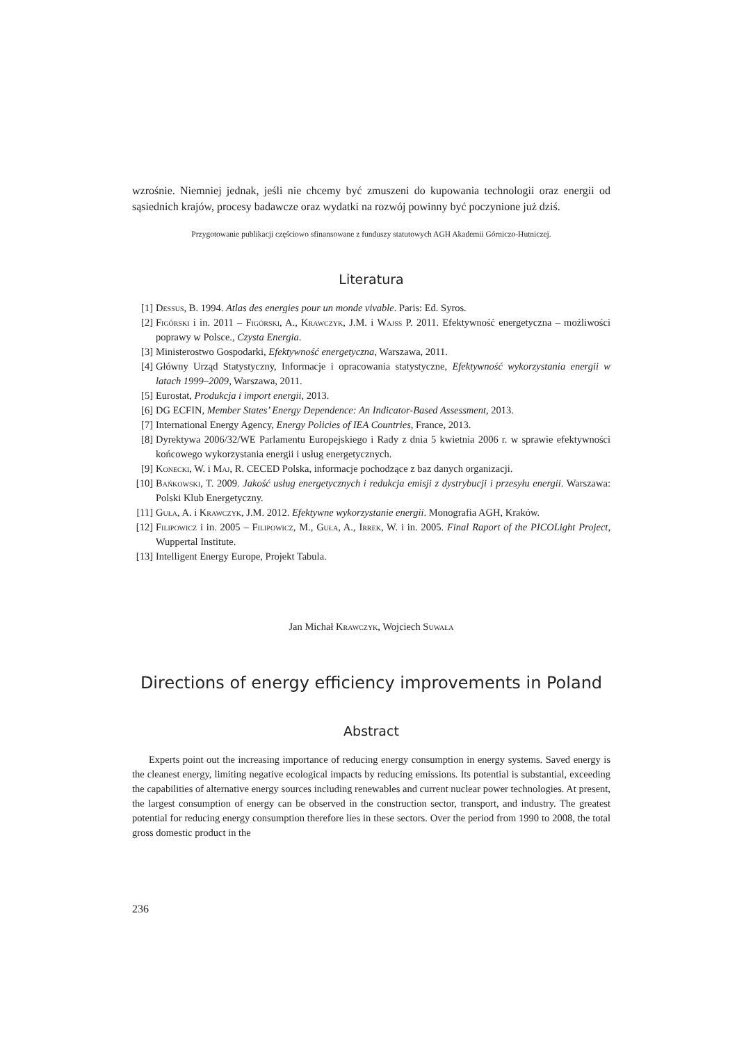wzrośnie. Niemniej jednak, jeśli nie chcemy być zmuszeni do kupowania technologii oraz energii od sąsiednich krajów, procesy badawcze oraz wydatki na rozwój powinny być poczynione już dziś.
Przygotowanie publikacji częściowo sfinansowane z funduszy statutowych AGH Akademii Górniczo-Hutniczej.
Literatura
[1] Dessus, B. 1994. Atlas des energies pour un monde vivable. Paris: Ed. Syros.
[2] Figórski i in. 2011 – Figórski, A., Krawczyk, J.M. i Wajss P. 2011. Efektywność energetyczna – możliwości poprawy w Polsce., Czysta Energia.
[3] Ministerostwo Gospodarki, Efektywność energetyczna, Warszawa, 2011.
[4] Główny Urząd Statystyczny, Informacje i opracowania statystyczne, Efektywność wykorzystania energii w latach 1999–2009, Warszawa, 2011.
[5] Eurostat, Produkcja i import energii, 2013.
[6] DG ECFIN, Member States’ Energy Dependence: An Indicator-Based Assessment, 2013.
[7] International Energy Agency, Energy Policies of IEA Countries, France, 2013.
[8] Dyrektywa 2006/32/WE Parlamentu Europejskiego i Rady z dnia 5 kwietnia 2006 r. w sprawie efektywności końcowego wykorzystania energii i usług energetycznych.
[9] Konecki, W. i Maj, R. CECED Polska, informacje pochodzące z baz danych organizacji.
[10] Bańkowski, T. 2009. Jakość usług energetycznych i redukcja emisji z dystrybucji i przesyłu energii. Warszawa: Polski Klub Energetyczny.
[11] Guła, A. i Krawczyk, J.M. 2012. Efektywne wykorzystanie energii. Monografia AGH, Kraków.
[12] Filipowicz i in. 2005 – Filipowicz, M., Guła, A., Irrek, W. i in. 2005. Final Raport of the PICOLight Project, Wuppertal Institute.
[13] Intelligent Energy Europe, Projekt Tabula.
Jan Michał Krawczyk, Wojciech Suwała
Directions of energy efficiency improvements in Poland
Abstract
Experts point out the increasing importance of reducing energy consumption in energy systems. Saved energy is the cleanest energy, limiting negative ecological impacts by reducing emissions. Its potential is substantial, exceeding the capabilities of alternative energy sources including renewables and current nuclear power technologies. At present, the largest consumption of energy can be observed in the construction sector, transport, and industry. The greatest potential for reducing energy consumption therefore lies in these sectors. Over the period from 1990 to 2008, the total gross domestic product in the
236